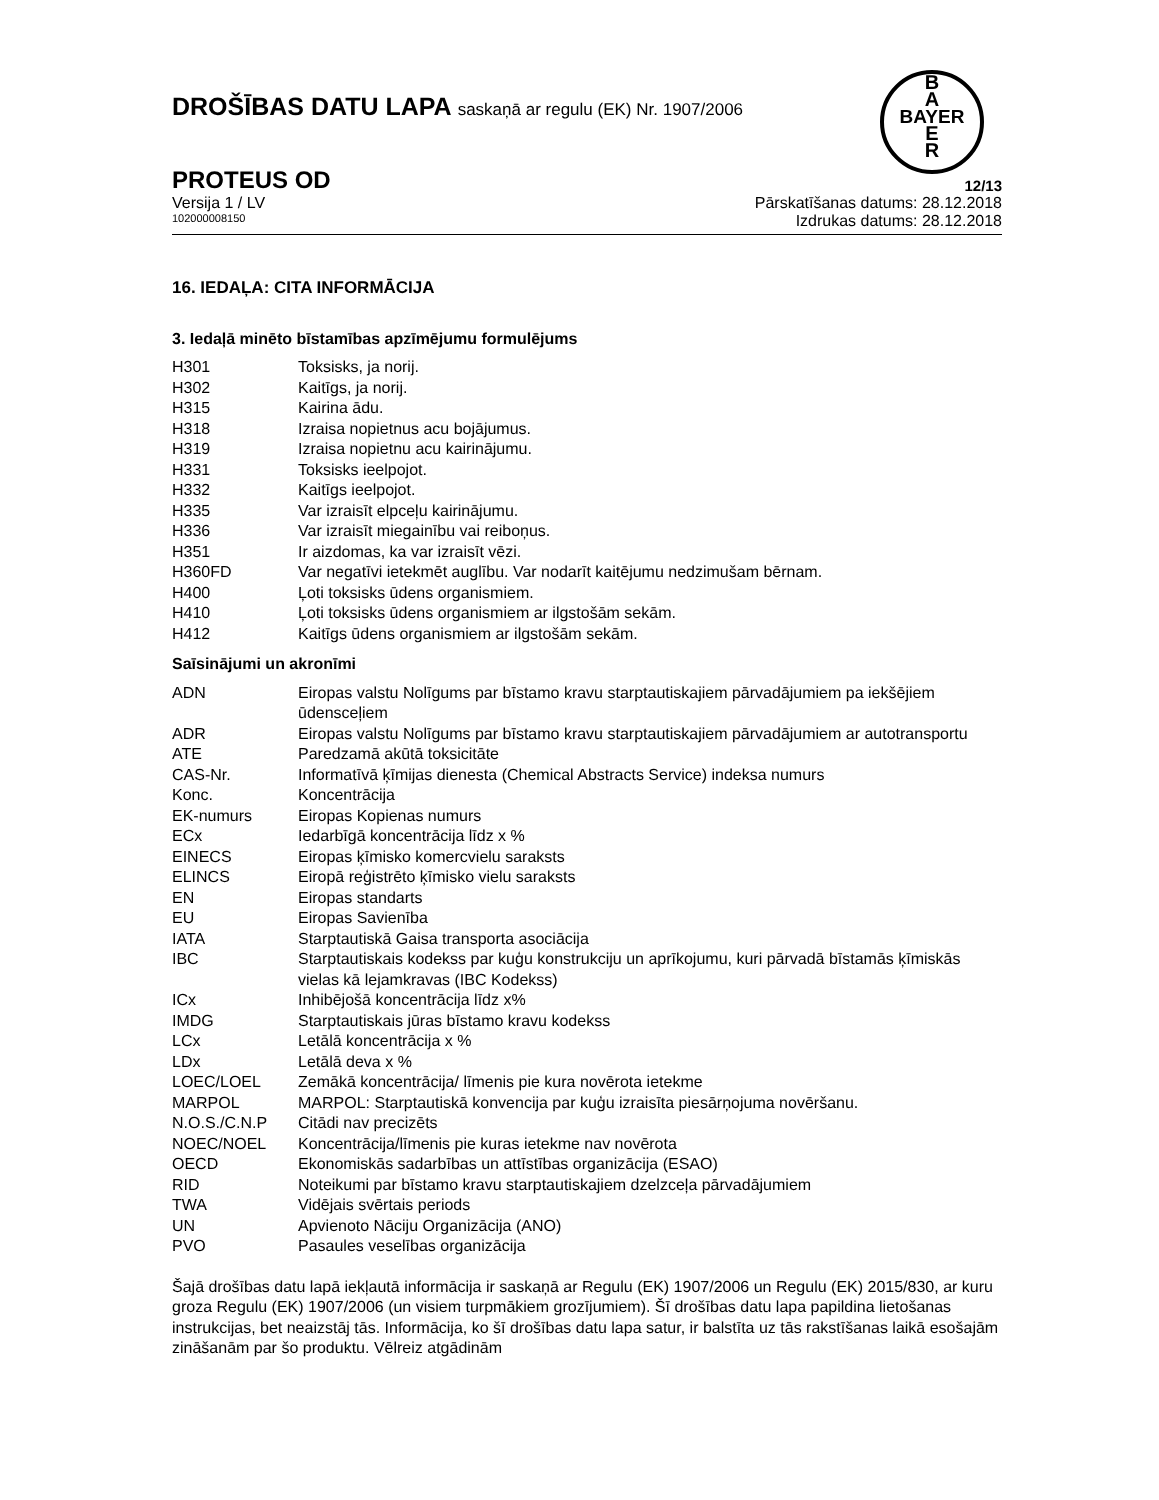DROŠĪBAS DATU LAPA saskaņā ar regulu (EK) Nr. 1907/2006
B
A
BAYER
E
R
PROTEUS OD 12/13
Versija 1 / LV Pārskatīšanas datums: 28.12.2018
102000008150 Izdrukas datums: 28.12.2018
16. IEDAĻA: CITA INFORMĀCIJA
3. Iedaļā minēto bīstamības apzīmējumu formulējums
| H301 | Toksisks, ja norij. |
| H302 | Kaitīgs, ja norij. |
| H315 | Kairina ādu. |
| H318 | Izraisa nopietnus acu bojājumus. |
| H319 | Izraisa nopietnu acu kairinājumu. |
| H331 | Toksisks ieelpojot. |
| H332 | Kaitīgs ieelpojot. |
| H335 | Var izraisīt elpceļu kairinājumu. |
| H336 | Var izraisīt miegainību vai reiboņus. |
| H351 | Ir aizdomas, ka var izraisīt vēzi. |
| H360FD | Var negatīvi ietekmēt auglību. Var nodarīt kaitējumu nedzimušam bērnam. |
| H400 | Ļoti toksisks ūdens organismiem. |
| H410 | Ļoti toksisks ūdens organismiem ar ilgstošām sekām. |
| H412 | Kaitīgs ūdens organismiem ar ilgstošām sekām. |
Saīsinājumi un akronīmi
| ADN | Eiropas valstu Nolīgums par bīstamo kravu starptautiskajiem pārvadājumiem pa iekšējiem ūdensceļiem |
| ADR | Eiropas valstu Nolīgums par bīstamo kravu starptautiskajiem pārvadājumiem ar autotransportu |
| ATE | Paredzamā akūtā toksicitāte |
| CAS-Nr. | Informatīvā ķīmijas dienesta (Chemical Abstracts Service) indeksa numurs |
| Konc. | Koncentrācija |
| EK-numurs | Eiropas Kopienas numurs |
| ECx | Iedarbīgā koncentrācija līdz x % |
| EINECS | Eiropas ķīmisko komercvielu saraksts |
| ELINCS | Eiropā reģistrēto ķīmisko vielu saraksts |
| EN | Eiropas standarts |
| EU | Eiropas Savienība |
| IATA | Starptautiskā Gaisa transporta asociācija |
| IBC | Starptautiskais kodekss par kuģu konstrukciju un aprīkojumu, kuri pārvadā bīstamās ķīmiskās vielas kā lejamkravas (IBC Kodekss) |
| ICx | Inhibējošā koncentrācija līdz x% |
| IMDG | Starptautiskais jūras bīstamo kravu kodekss |
| LCx | Letālā koncentrācija x % |
| LDx | Letālā deva x % |
| LOEC/LOEL | Zemākā koncentrācija/ līmenis pie kura novērota ietekme |
| MARPOL | MARPOL: Starptautiskā konvencija par kuģu izraisīta piesārņojuma novēršanu. |
| N.O.S./C.N.P | Citādi nav precizēts |
| NOEC/NOEL | Koncentrācija/līmenis pie kuras ietekme nav novērota |
| OECD | Ekonomiskās sadarbības un attīstības organizācija (ESAO) |
| RID | Noteikumi par bīstamo kravu starptautiskajiem dzelzceļa pārvadājumiem |
| TWA | Vidējais svērtais periods |
| UN | Apvienoto Nāciju Organizācija (ANO) |
| PVO | Pasaules veselības organizācija |
Šajā drošības datu lapā iekļautā informācija ir saskaņā ar Regulu (EK) 1907/2006 un Regulu (EK) 2015/830, ar kuru groza Regulu (EK) 1907/2006 (un visiem turpmākiem grozījumiem). Šī drošības datu lapa papildina lietošanas instrukcijas, bet neaizstāj tās. Informācija, ko šī drošības datu lapa satur, ir balstīta uz tās rakstīšanas laikā esošajām zināšanām par šo produktu. Vēlreiz atgādinām